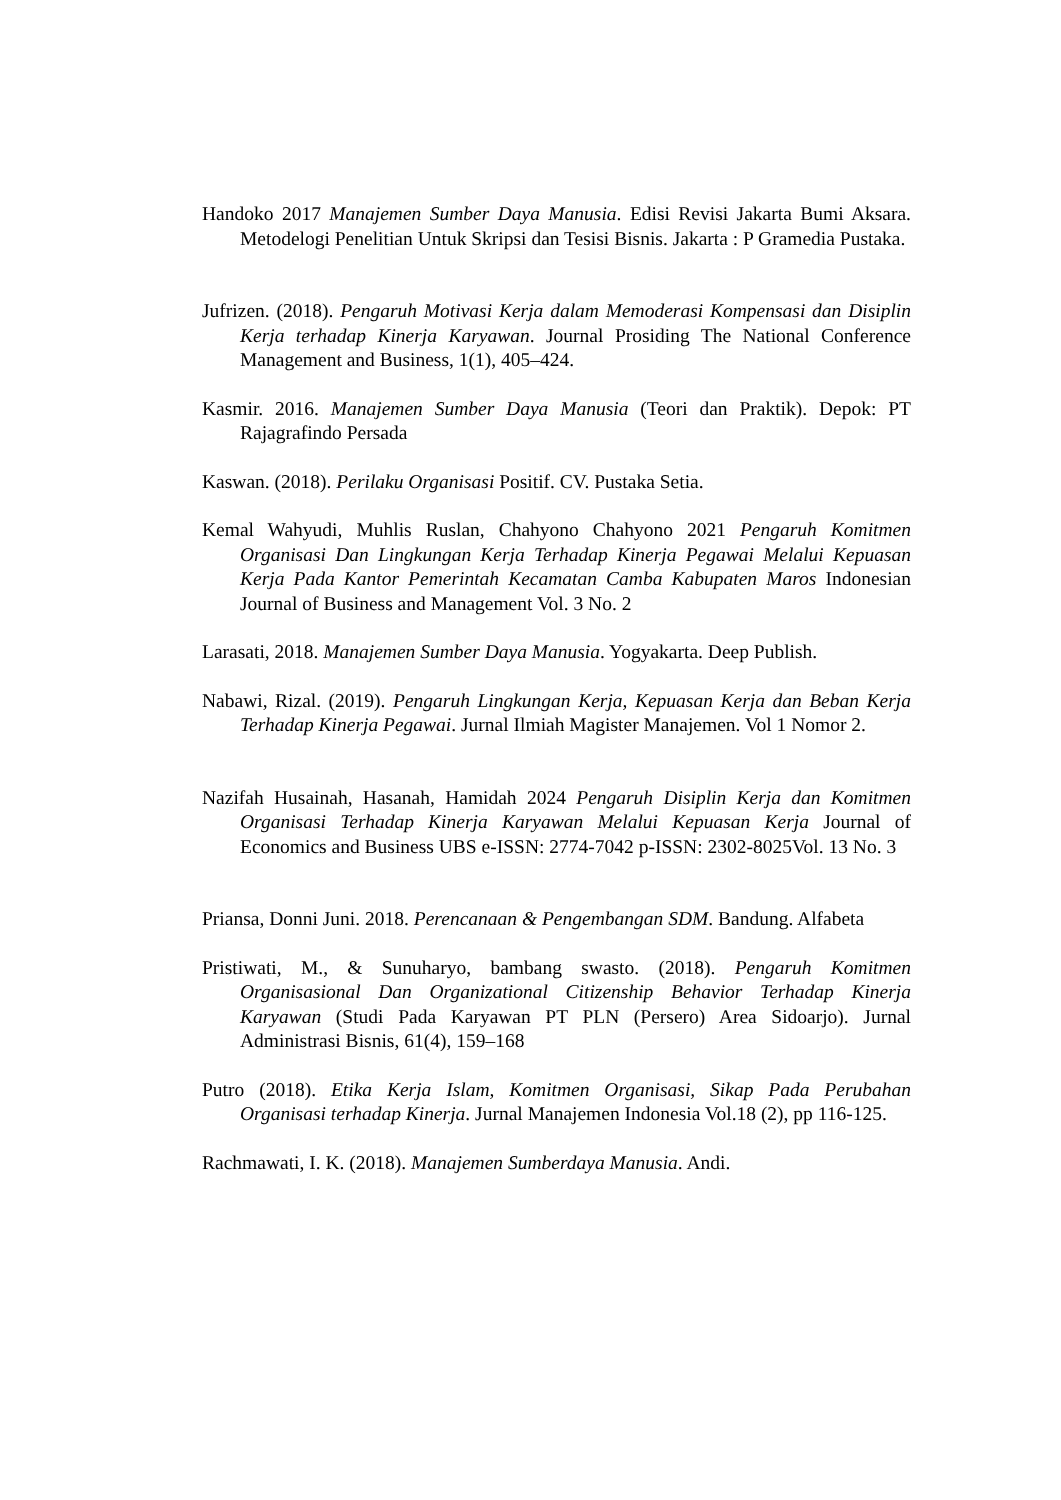Handoko 2017 Manajemen Sumber Daya Manusia. Edisi Revisi Jakarta Bumi Aksara. Metodelogi Penelitian Untuk Skripsi dan Tesisi Bisnis. Jakarta : P Gramedia Pustaka.
Jufrizen. (2018). Pengaruh Motivasi Kerja dalam Memoderasi Kompensasi dan Disiplin Kerja terhadap Kinerja Karyawan. Journal Prosiding The National Conference Management and Business, 1(1), 405–424.
Kasmir. 2016. Manajemen Sumber Daya Manusia (Teori dan Praktik). Depok: PT Rajagrafindo Persada
Kaswan. (2018). Perilaku Organisasi Positif. CV. Pustaka Setia.
Kemal Wahyudi, Muhlis Ruslan, Chahyono Chahyono 2021 Pengaruh Komitmen Organisasi Dan Lingkungan Kerja Terhadap Kinerja Pegawai Melalui Kepuasan Kerja Pada Kantor Pemerintah Kecamatan Camba Kabupaten Maros Indonesian Journal of Business and Management Vol. 3 No. 2
Larasati, 2018. Manajemen Sumber Daya Manusia. Yogyakarta. Deep Publish.
Nabawi, Rizal. (2019). Pengaruh Lingkungan Kerja, Kepuasan Kerja dan Beban Kerja Terhadap Kinerja Pegawai. Jurnal Ilmiah Magister Manajemen. Vol 1 Nomor 2.
Nazifah Husainah, Hasanah, Hamidah 2024 Pengaruh Disiplin Kerja dan Komitmen Organisasi Terhadap Kinerja Karyawan Melalui Kepuasan Kerja Journal of Economics and Business UBS e-ISSN: 2774-7042 p-ISSN: 2302-8025Vol. 13 No. 3
Priansa, Donni Juni. 2018. Perencanaan & Pengembangan SDM. Bandung. Alfabeta
Pristiwati, M., & Sunuharyo, bambang swasto. (2018). Pengaruh Komitmen Organisasional Dan Organizational Citizenship Behavior Terhadap Kinerja Karyawan (Studi Pada Karyawan PT PLN (Persero) Area Sidoarjo). Jurnal Administrasi Bisnis, 61(4), 159–168
Putro (2018). Etika Kerja Islam, Komitmen Organisasi, Sikap Pada Perubahan Organisasi terhadap Kinerja. Jurnal Manajemen Indonesia Vol.18 (2), pp 116-125.
Rachmawati, I. K. (2018). Manajemen Sumberdaya Manusia. Andi.